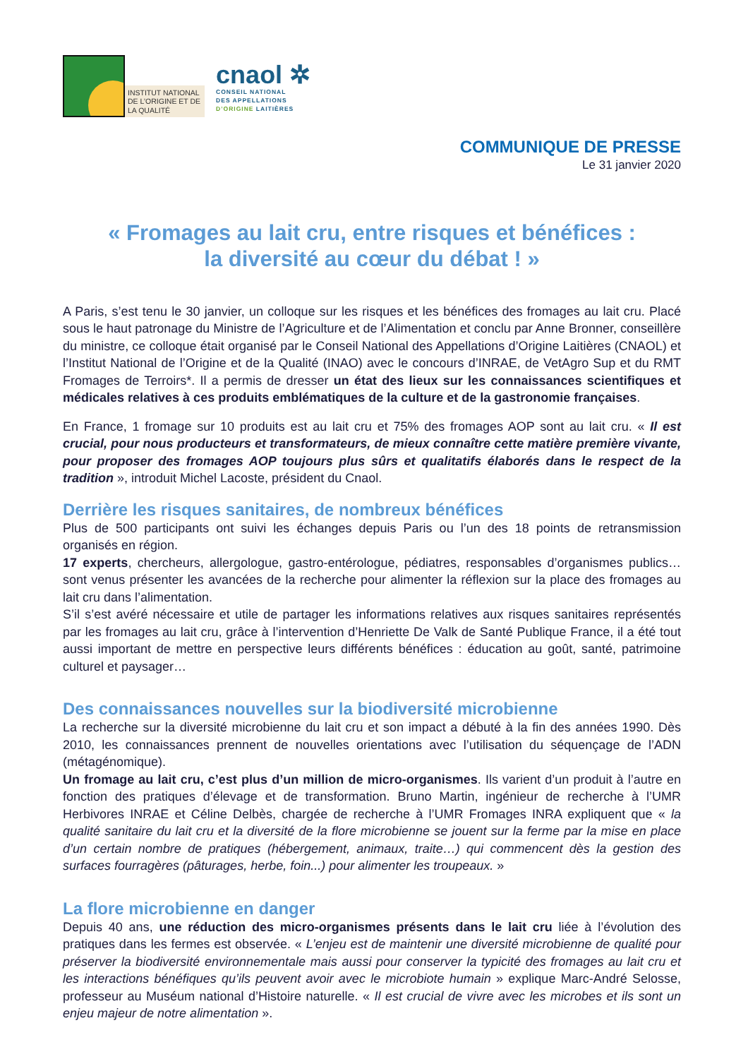INSTITUT NATIONAL
DE L’ORIGINE ET DE
LA QUALITÉ
cnaol ✲
CONSEIL NATIONAL
DES APPELLATIONS
D’ORIGINE LAITIÈRES
COMMUNIQUE DE PRESSE
Le 31 janvier 2020
« Fromages au lait cru, entre risques et bénéfices :
la diversité au cœur du débat ! »
A Paris, s’est tenu le 30 janvier, un colloque sur les risques et les bénéfices des fromages au lait cru. Placé sous le haut patronage du Ministre de l’Agriculture et de l’Alimentation et conclu par Anne Bronner, conseillère du ministre, ce colloque était organisé par le Conseil National des Appellations d’Origine Laitières (CNAOL) et l’Institut National de l’Origine et de la Qualité (INAO) avec le concours d’INRAE, de VetAgro Sup et du RMT Fromages de Terroirs*. Il a permis de dresser un état des lieux sur les connaissances scientifiques et médicales relatives à ces produits emblématiques de la culture et de la gastronomie françaises.
En France, 1 fromage sur 10 produits est au lait cru et 75% des fromages AOP sont au lait cru. « Il est crucial, pour nous producteurs et transformateurs, de mieux connaître cette matière première vivante, pour proposer des fromages AOP toujours plus sûrs et qualitatifs élaborés dans le respect de la tradition », introduit Michel Lacoste, président du Cnaol.
Derrière les risques sanitaires, de nombreux bénéfices
Plus de 500 participants ont suivi les échanges depuis Paris ou l’un des 18 points de retransmission organisés en région.
17 experts, chercheurs, allergologue, gastro-entérologue, pédiatres, responsables d’organismes publics… sont venus présenter les avancées de la recherche pour alimenter la réflexion sur la place des fromages au lait cru dans l’alimentation.
S’il s’est avéré nécessaire et utile de partager les informations relatives aux risques sanitaires représentés par les fromages au lait cru, grâce à l’intervention d’Henriette De Valk de Santé Publique France, il a été tout aussi important de mettre en perspective leurs différents bénéfices : éducation au goût, santé, patrimoine culturel et paysager…
Des connaissances nouvelles sur la biodiversité microbienne
La recherche sur la diversité microbienne du lait cru et son impact a débuté à la fin des années 1990. Dès 2010, les connaissances prennent de nouvelles orientations avec l’utilisation du séquençage de l’ADN (métagénomique).
Un fromage au lait cru, c’est plus d’un million de micro-organismes. Ils varient d’un produit à l’autre en fonction des pratiques d’élevage et de transformation. Bruno Martin, ingénieur de recherche à l’UMR Herbivores INRAE et Céline Delbès, chargée de recherche à l’UMR Fromages INRA expliquent que « la qualité sanitaire du lait cru et la diversité de la flore microbienne se jouent sur la ferme par la mise en place d’un certain nombre de pratiques (hébergement, animaux, traite…) qui commencent dès la gestion des surfaces fourragères (pâturages, herbe, foin...) pour alimenter les troupeaux. »
La flore microbienne en danger
Depuis 40 ans, une réduction des micro-organismes présents dans le lait cru liée à l’évolution des pratiques dans les fermes est observée. « L’enjeu est de maintenir une diversité microbienne de qualité pour préserver la biodiversité environnementale mais aussi pour conserver la typicité des fromages au lait cru et les interactions bénéfiques qu’ils peuvent avoir avec le microbiote humain » explique Marc-André Selosse, professeur au Muséum national d’Histoire naturelle. « Il est crucial de vivre avec les microbes et ils sont un enjeu majeur de notre alimentation ».